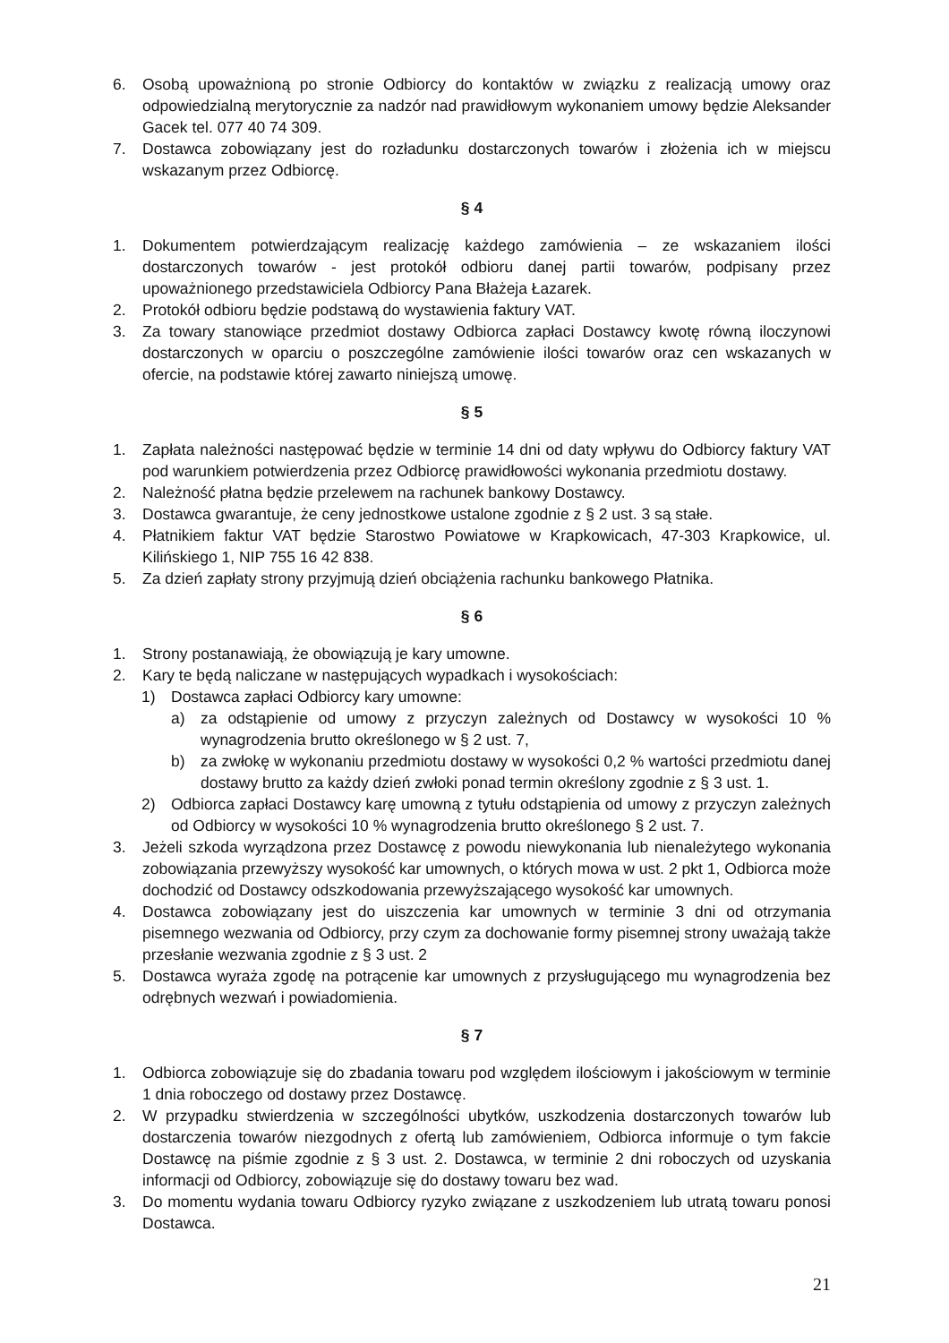6. Osobą upoważnioną po stronie Odbiorcy do kontaktów w związku z realizacją umowy oraz odpowiedzialną merytorycznie za nadzór nad prawidłowym wykonaniem umowy będzie Aleksander Gacek tel. 077 40 74 309.
7. Dostawca zobowiązany jest do rozładunku dostarczonych towarów i złożenia ich w miejscu wskazanym przez Odbiorcę.
§ 4
1. Dokumentem potwierdzającym realizację każdego zamówienia – ze wskazaniem ilości dostarczonych towarów - jest protokół odbioru danej partii towarów, podpisany przez upoważnionego przedstawiciela Odbiorcy Pana Błażeja Łazarek.
2. Protokół odbioru będzie podstawą do wystawienia faktury VAT.
3. Za towary stanowiące przedmiot dostawy Odbiorca zapłaci Dostawcy kwotę równą iloczynowi dostarczonych w oparciu o poszczególne zamówienie ilości towarów oraz cen wskazanych w ofercie, na podstawie której zawarto niniejszą umowę.
§ 5
1. Zapłata należności następować będzie w terminie 14 dni od daty wpływu do Odbiorcy faktury VAT pod warunkiem potwierdzenia przez Odbiorcę prawidłowości wykonania przedmiotu dostawy.
2. Należność płatna będzie przelewem na rachunek bankowy Dostawcy.
3. Dostawca gwarantuje, że ceny jednostkowe ustalone zgodnie z § 2 ust. 3 są stałe.
4. Płatnikiem faktur VAT będzie Starostwo Powiatowe w Krapkowicach, 47-303 Krapkowice, ul. Kilińskiego 1, NIP 755 16 42 838.
5. Za dzień zapłaty strony przyjmują dzień obciążenia rachunku bankowego Płatnika.
§ 6
1. Strony postanawiają, że obowiązują je kary umowne.
2. Kary te będą naliczane w następujących wypadkach i wysokościach:
1) Dostawca zapłaci Odbiorcy kary umowne:
a) za odstąpienie od umowy z przyczyn zależnych od Dostawcy w wysokości 10 % wynagrodzenia brutto określonego w § 2 ust. 7,
b) za zwłokę w wykonaniu przedmiotu dostawy w wysokości 0,2 % wartości przedmiotu danej dostawy brutto za każdy dzień zwłoki ponad termin określony zgodnie z § 3 ust. 1.
2) Odbiorca zapłaci Dostawcy karę umowną z tytułu odstąpienia od umowy z przyczyn zależnych od Odbiorcy w wysokości 10 % wynagrodzenia brutto określonego § 2 ust. 7.
3. Jeżeli szkoda wyrządzona przez Dostawcę z powodu niewykonania lub nienależytego wykonania zobowiązania przewyższy wysokość kar umownych, o których mowa w ust. 2 pkt 1, Odbiorca może dochodzić od Dostawcy odszkodowania przewyższającego wysokość kar umownych.
4. Dostawca zobowiązany jest do uiszczenia kar umownych w terminie 3 dni od otrzymania pisemnego wezwania od Odbiorcy, przy czym za dochowanie formy pisemnej strony uważają także przesłanie wezwania zgodnie z § 3 ust. 2
5. Dostawca wyraża zgodę na potrącenie kar umownych z przysługującego mu wynagrodzenia bez odrębnych wezwań i powiadomienia.
§ 7
1. Odbiorca zobowiązuje się do zbadania towaru pod względem ilościowym i jakościowym w terminie 1 dnia roboczego od dostawy przez Dostawcę.
2. W przypadku stwierdzenia w szczególności ubytków, uszkodzenia dostarczonych towarów lub dostarczenia towarów niezgodnych z ofertą lub zamówieniem, Odbiorca informuje o tym fakcie Dostawcę na piśmie zgodnie z § 3 ust. 2. Dostawca, w terminie 2 dni roboczych od uzyskania informacji od Odbiorcy, zobowiązuje się do dostawy towaru bez wad.
3. Do momentu wydania towaru Odbiorcy ryzyko związane z uszkodzeniem lub utratą towaru ponosi Dostawca.
21